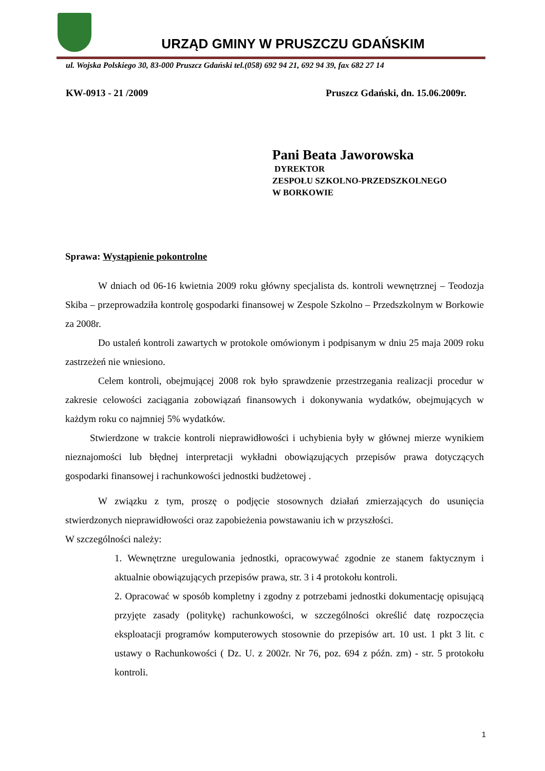URZĄD GMINY W PRUSZCZU GDAŃSKIM
ul. Wojska Polskiego 30, 83-000 Pruszcz Gdański tel.(058) 692 94 21, 692 94 39, fax 682 27 14
KW-0913 - 21 /2009 Pruszcz Gdański, dn. 15.06.2009r.
Pani Beata Jaworowska
DYREKTOR
ZESPOŁU SZKOLNO-PRZEDSZKOLNEGO
W BORKOWIE
Sprawa: Wystąpienie pokontrolne
W dniach od 06-16 kwietnia 2009 roku główny specjalista ds. kontroli wewnętrznej – Teodozja Skiba – przeprowadziła kontrolę gospodarki finansowej w Zespole Szkolno – Przedszkolnym w Borkowie za 2008r.
Do ustaleń kontroli zawartych w protokole omówionym i podpisanym w dniu 25 maja 2009 roku zastrzeżeń nie wniesiono.
Celem kontroli, obejmującej 2008 rok było sprawdzenie przestrzegania realizacji procedur w zakresie celowości zaciągania zobowiązań finansowych i dokonywania wydatków, obejmujących w każdym roku co najmniej 5% wydatków.
Stwierdzone w trakcie kontroli nieprawidłowości i uchybienia były w głównej mierze wynikiem nieznajomości lub błędnej interpretacji wykładni obowiązujących przepisów prawa dotyczących gospodarki finansowej i rachunkowości jednostki budżetowej .
W związku z tym, proszę o podjęcie stosownych działań zmierzających do usunięcia stwierdzonych nieprawidłowości oraz zapobieżenia powstawaniu ich w przyszłości.
W szczególności należy:
1. Wewnętrzne uregulowania jednostki, opracowywać zgodnie ze stanem faktycznym i aktualnie obowiązujących przepisów prawa, str. 3 i 4 protokołu kontroli.
2. Opracować w sposób kompletny i zgodny z potrzebami jednostki dokumentację opisującą przyjęte zasady (politykę) rachunkowości, w szczególności określić datę rozpoczęcia eksploatacji programów komputerowych stosownie do przepisów art. 10 ust. 1 pkt 3 lit. c ustawy o Rachunkowości ( Dz. U. z 2002r. Nr 76, poz. 694 z późn. zm) - str. 5 protokołu kontroli.
1